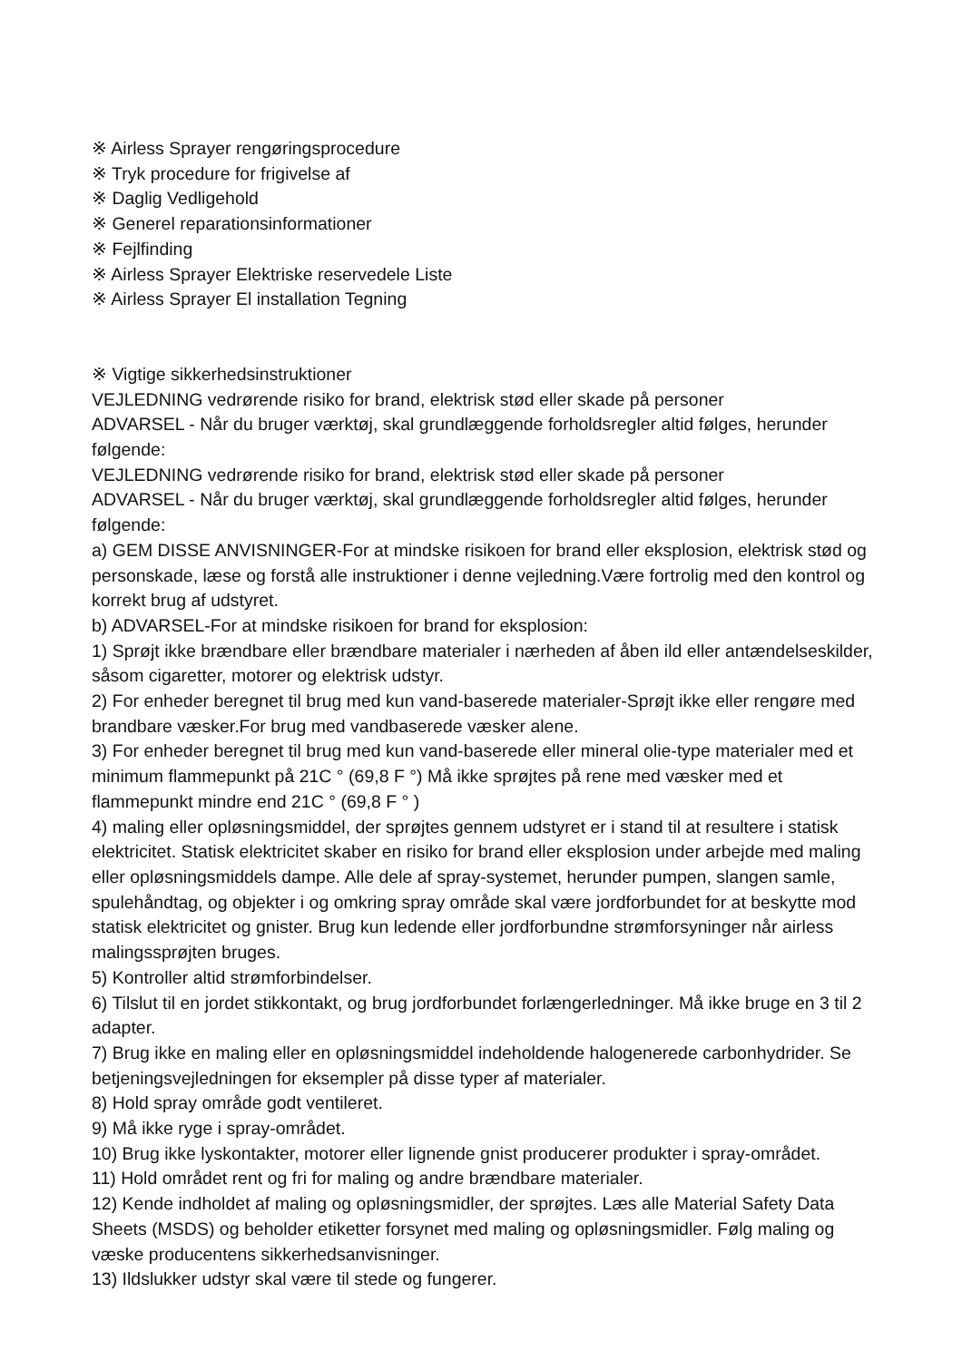※ Airless Sprayer rengøringsprocedure
※ Tryk procedure for frigivelse af
※ Daglig Vedligehold
※ Generel reparationsinformationer
※ Fejlfinding
※ Airless Sprayer Elektriske reservedele Liste
※ Airless Sprayer El installation Tegning
※ Vigtige sikkerhedsinstruktioner
VEJLEDNING vedrørende risiko for brand, elektrisk stød eller skade på personer
ADVARSEL - Når du bruger værktøj, skal grundlæggende forholdsregler altid følges, herunder følgende:
VEJLEDNING vedrørende risiko for brand, elektrisk stød eller skade på personer
ADVARSEL - Når du bruger værktøj, skal grundlæggende forholdsregler altid følges, herunder følgende:
a) GEM DISSE ANVISNINGER-For at mindske risikoen for brand eller eksplosion, elektrisk stød og personskade, læse og forstå alle instruktioner i denne vejledning.Være fortrolig med den kontrol og korrekt brug af udstyret.
b) ADVARSEL-For at mindske risikoen for brand for eksplosion:
1) Sprøjt ikke brændbare eller brændbare materialer i nærheden af åben ild eller antændelseskilder, såsom cigaretter, motorer og elektrisk udstyr.
2) For enheder beregnet til brug med kun vand-baserede materialer-Sprøjt ikke eller rengøre med brandbare væsker.For brug med vandbaserede væsker alene.
3) For enheder beregnet til brug med kun vand-baserede eller mineral olie-type materialer med et minimum flammepunkt på 21C ° (69,8 F °) Må ikke sprøjtes på rene med væsker med et flammepunkt mindre end 21C ° (69,8 F ° )
4) maling eller opløsningsmiddel, der sprøjtes gennem udstyret er i stand til at resultere i statisk elektricitet. Statisk elektricitet skaber en risiko for brand eller eksplosion under arbejde med maling eller opløsningsmiddels dampe. Alle dele af spray-systemet, herunder pumpen, slangen samle, spulehåndtag, og objekter i og omkring spray område skal være jordforbundet for at beskytte mod statisk elektricitet og gnister. Brug kun ledende eller jordforbundne strømforsyninger når airless malingssprøjten bruges.
5) Kontroller altid strømforbindelser.
6) Tilslut til en jordet stikkontakt, og brug jordforbundet forlængerledninger. Må ikke bruge en 3 til 2 adapter.
7) Brug ikke en maling eller en opløsningsmiddel indeholdende halogenerede carbonhydrider. Se betjeningsvejledningen for eksempler på disse typer af materialer.
8) Hold spray område godt ventileret.
9) Må ikke ryge i spray-området.
10) Brug ikke lyskontakter, motorer eller lignende gnist producerer produkter i spray-området.
11) Hold området rent og fri for maling og andre brændbare materialer.
12) Kende indholdet af maling og opløsningsmidler, der sprøjtes. Læs alle Material Safety Data Sheets (MSDS) og beholder etiketter forsynet med maling og opløsningsmidler. Følg maling og væske producentens sikkerhedsanvisninger.
13) Ildslukker udstyr skal være til stede og fungerer.